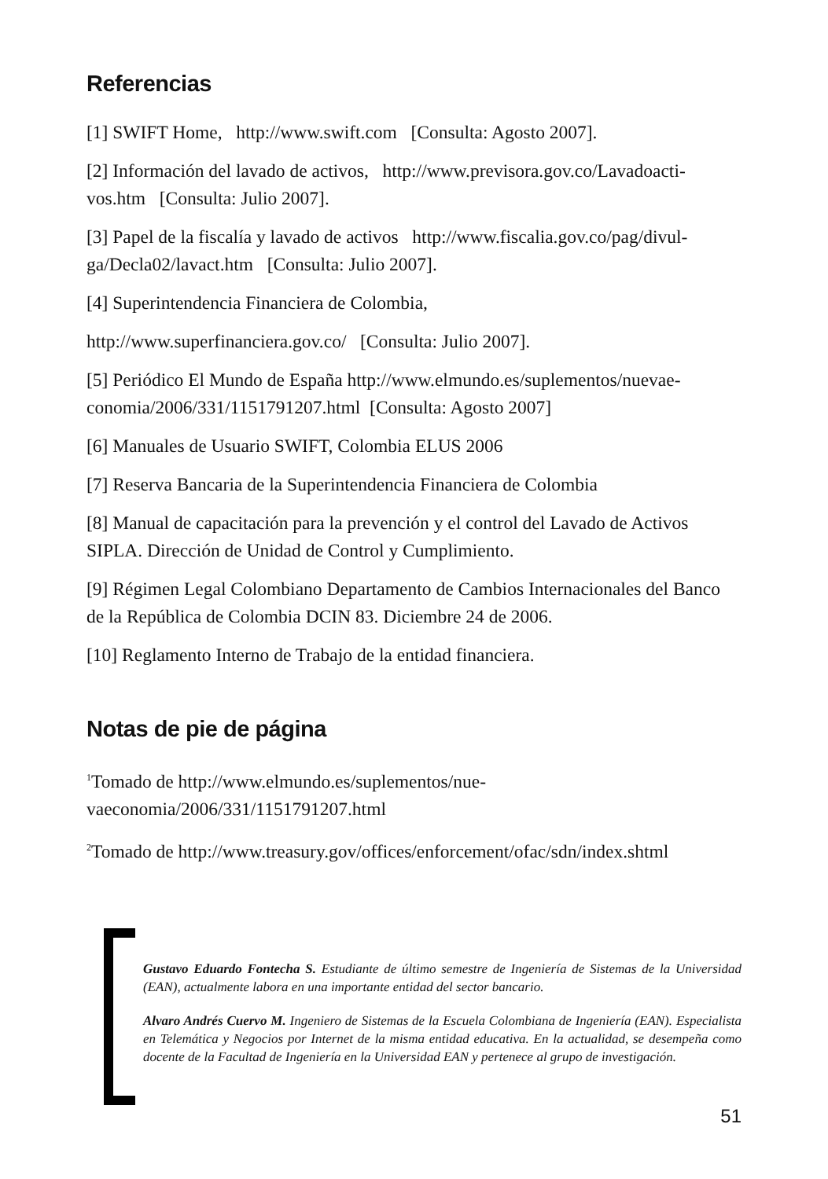Referencias
[1] SWIFT Home, http://www.swift.com [Consulta: Agosto 2007].
[2] Información del lavado de activos, http://www.previsora.gov.co/Lavadoacti-vos.htm [Consulta: Julio 2007].
[3] Papel de la fiscalía y lavado de activos http://www.fiscalia.gov.co/pag/divul-ga/Decla02/lavact.htm [Consulta: Julio 2007].
[4] Superintendencia Financiera de Colombia,
http://www.superfinanciera.gov.co/ [Consulta: Julio 2007].
[5] Periódico El Mundo de España http://www.elmundo.es/suplementos/nuevae-conomia/2006/331/1151791207.html [Consulta: Agosto 2007]
[6] Manuales de Usuario SWIFT, Colombia ELUS 2006
[7] Reserva Bancaria de la Superintendencia Financiera de Colombia
[8] Manual de capacitación para la prevención y el control del Lavado de Activos SIPLA. Dirección de Unidad de Control y Cumplimiento.
[9] Régimen Legal Colombiano Departamento de Cambios Internacionales del Banco de la República de Colombia DCIN 83. Diciembre 24 de 2006.
[10] Reglamento Interno de Trabajo de la entidad financiera.
Notas de pie de página
<sup>1</sup> Tomado de http://www.elmundo.es/suplementos/nue-
vaeconomia/2006/331/1151791207.html
<sup>2</sup> Tomado de http://www.treasury.gov/offices/enforcement/ofac/sdn/index.shtml
Gustavo Eduardo Fontecha S. Estudiante de último semestre de Ingeniería de Sistemas de la Universidad (EAN), actualmente labora en una importante entidad del sector bancario.
Alvaro Andrés Cuervo M. Ingeniero de Sistemas de la Escuela Colombiana de Ingeniería (EAN). Especialista en Telemática y Negocios por Internet de la misma entidad educativa. En la actualidad, se desempeña como docente de la Facultad de Ingeniería en la Universidad EAN y pertenece al grupo de investigación.
51